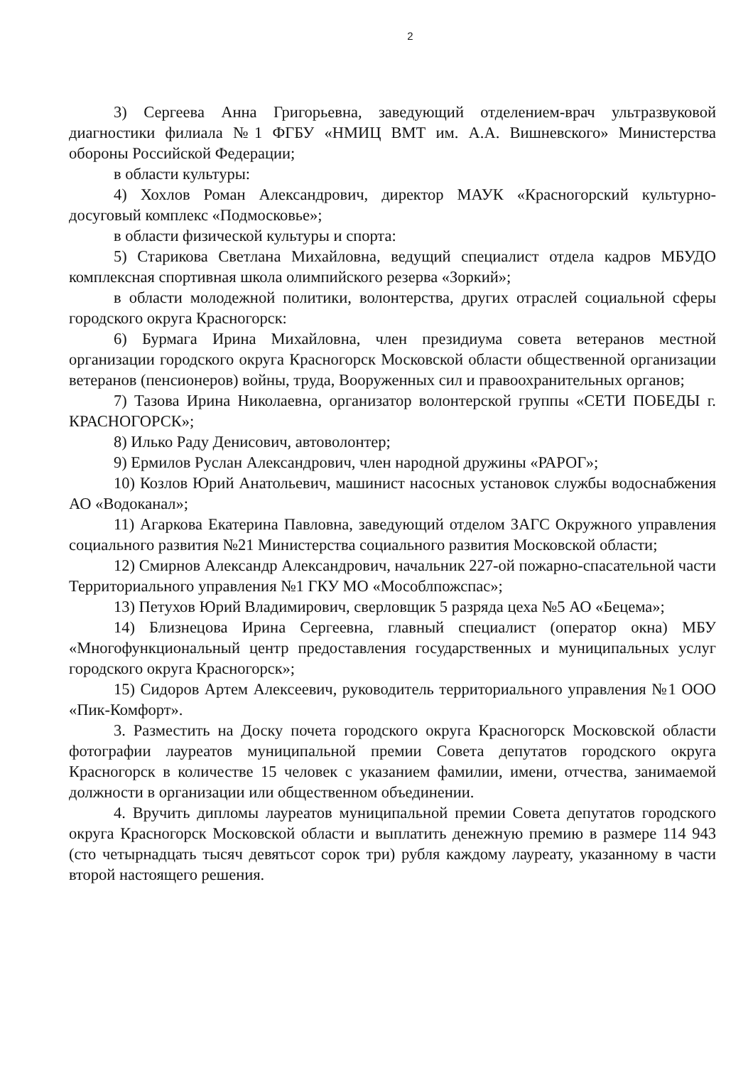2
3) Сергеева Анна Григорьевна, заведующий отделением-врач ультразвуковой диагностики филиала №1 ФГБУ «НМИЦ ВМТ им. А.А. Вишневского» Министерства обороны Российской Федерации;
в области культуры:
4) Хохлов Роман Александрович, директор МАУК «Красногорский культурно-досуговый комплекс «Подмосковье»;
в области физической культуры и спорта:
5) Старикова Светлана Михайловна, ведущий специалист отдела кадров МБУДО комплексная спортивная школа олимпийского резерва «Зоркий»;
в области молодежной политики, волонтерства, других отраслей социальной сферы городского округа Красногорск:
6) Бурмага Ирина Михайловна, член президиума совета ветеранов местной организации городского округа Красногорск Московской области общественной организации ветеранов (пенсионеров) войны, труда, Вооруженных сил и правоохранительных органов;
7) Тазова Ирина Николаевна, организатор волонтерской группы «СЕТИ ПОБЕДЫ г. КРАСНОГОРСК»;
8) Илько Раду Денисович, автоволонтер;
9) Ермилов Руслан Александрович, член народной дружины «РАРОГ»;
10) Козлов Юрий Анатольевич, машинист насосных установок службы водоснабжения АО «Водоканал»;
11) Агаркова Екатерина Павловна, заведующий отделом ЗАГС Окружного управления социального развития №21 Министерства социального развития Московской области;
12) Смирнов Александр Александрович, начальник 227-ой пожарно-спасательной части Территориального управления №1 ГКУ МО «Мособлпожспас»;
13) Петухов Юрий Владимирович, сверловщик 5 разряда цеха №5 АО «Бецема»;
14) Близнецова Ирина Сергеевна, главный специалист (оператор окна) МБУ «Многофункциональный центр предоставления государственных и муниципальных услуг городского округа Красногорск»;
15) Сидоров Артем Алексеевич, руководитель территориального управления №1 ООО «Пик-Комфорт».
3. Разместить на Доску почета городского округа Красногорск Московской области фотографии лауреатов муниципальной премии Совета депутатов городского округа Красногорск в количестве 15 человек с указанием фамилии, имени, отчества, занимаемой должности в организации или общественном объединении.
4. Вручить дипломы лауреатов муниципальной премии Совета депутатов городского округа Красногорск Московской области и выплатить денежную премию в размере 114 943 (сто четырнадцать тысяч девятьсот сорок три) рубля каждому лауреату, указанному в части второй настоящего решения.